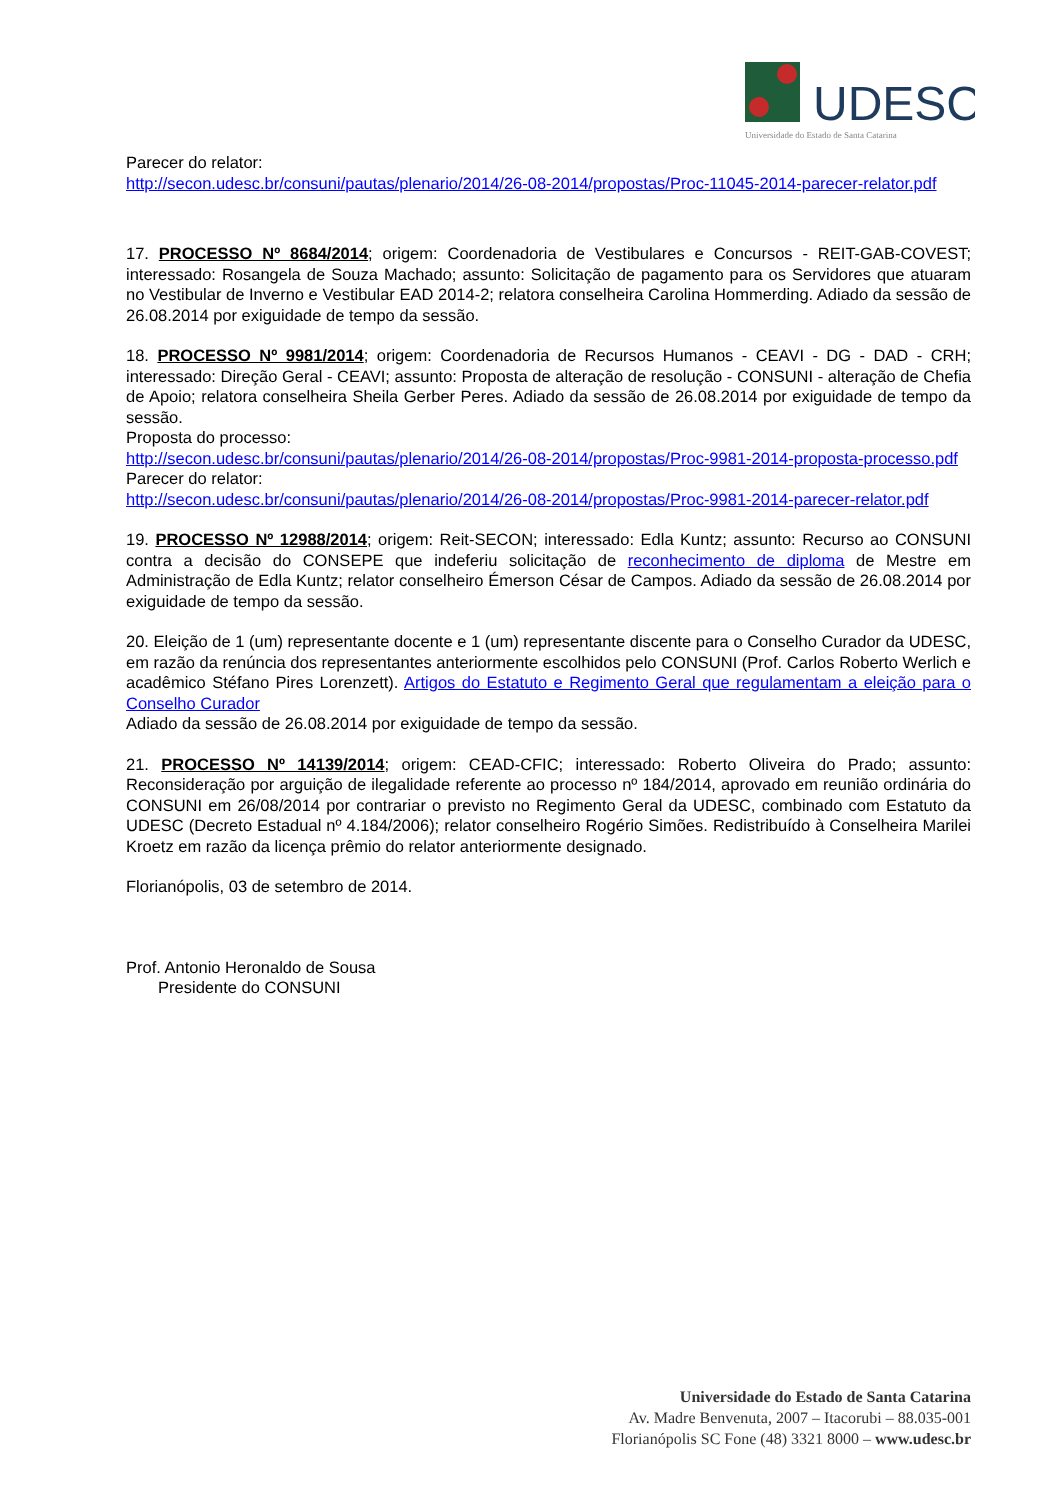UDESC
Universidade do Estado de Santa Catarina
Parecer do relator:
http://secon.udesc.br/consuni/pautas/plenario/2014/26-08-2014/propostas/Proc-11045-2014-parecer-relator.pdf
17. PROCESSO Nº 8684/2014; origem: Coordenadoria de Vestibulares e Concursos - REIT-GAB-COVEST; interessado: Rosangela de Souza Machado; assunto: Solicitação de pagamento para os Servidores que atuaram no Vestibular de Inverno e Vestibular EAD 2014-2; relatora conselheira Carolina Hommerding. Adiado da sessão de 26.08.2014 por exiguidade de tempo da sessão.
18. PROCESSO Nº 9981/2014; origem: Coordenadoria de Recursos Humanos - CEAVI - DG - DAD - CRH; interessado: Direção Geral - CEAVI; assunto: Proposta de alteração de resolução - CONSUNI - alteração de Chefia de Apoio; relatora conselheira Sheila Gerber Peres. Adiado da sessão de 26.08.2014 por exiguidade de tempo da sessão.
Proposta do processo:
http://secon.udesc.br/consuni/pautas/plenario/2014/26-08-2014/propostas/Proc-9981-2014-proposta-processo.pdf
Parecer do relator:
http://secon.udesc.br/consuni/pautas/plenario/2014/26-08-2014/propostas/Proc-9981-2014-parecer-relator.pdf
19. PROCESSO Nº 12988/2014; origem: Reit-SECON; interessado: Edla Kuntz; assunto: Recurso ao CONSUNI contra a decisão do CONSEPE que indeferiu solicitação de reconhecimento de diploma de Mestre em Administração de Edla Kuntz; relator conselheiro Émerson César de Campos. Adiado da sessão de 26.08.2014 por exiguidade de tempo da sessão.
20. Eleição de 1 (um) representante docente e 1 (um) representante discente para o Conselho Curador da UDESC, em razão da renúncia dos representantes anteriormente escolhidos pelo CONSUNI (Prof. Carlos Roberto Werlich e acadêmico Stéfano Pires Lorenzett). Artigos do Estatuto e Regimento Geral que regulamentam a eleição para o Conselho Curador
Adiado da sessão de 26.08.2014 por exiguidade de tempo da sessão.
21. PROCESSO Nº 14139/2014; origem: CEAD-CFIC; interessado: Roberto Oliveira do Prado; assunto: Reconsideração por arguição de ilegalidade referente ao processo nº 184/2014, aprovado em reunião ordinária do CONSUNI em 26/08/2014 por contrariar o previsto no Regimento Geral da UDESC, combinado com Estatuto da UDESC (Decreto Estadual nº 4.184/2006); relator conselheiro Rogério Simões. Redistribuído à Conselheira Marilei Kroetz em razão da licença prêmio do relator anteriormente designado.
Florianópolis, 03 de setembro de 2014.
Prof. Antonio Heronaldo de Sousa
Presidente do CONSUNI
Universidade do Estado de Santa Catarina
Av. Madre Benvenuta, 2007 – Itacorubi – 88.035-001
Florianópolis SC Fone (48) 3321 8000 – www.udesc.br